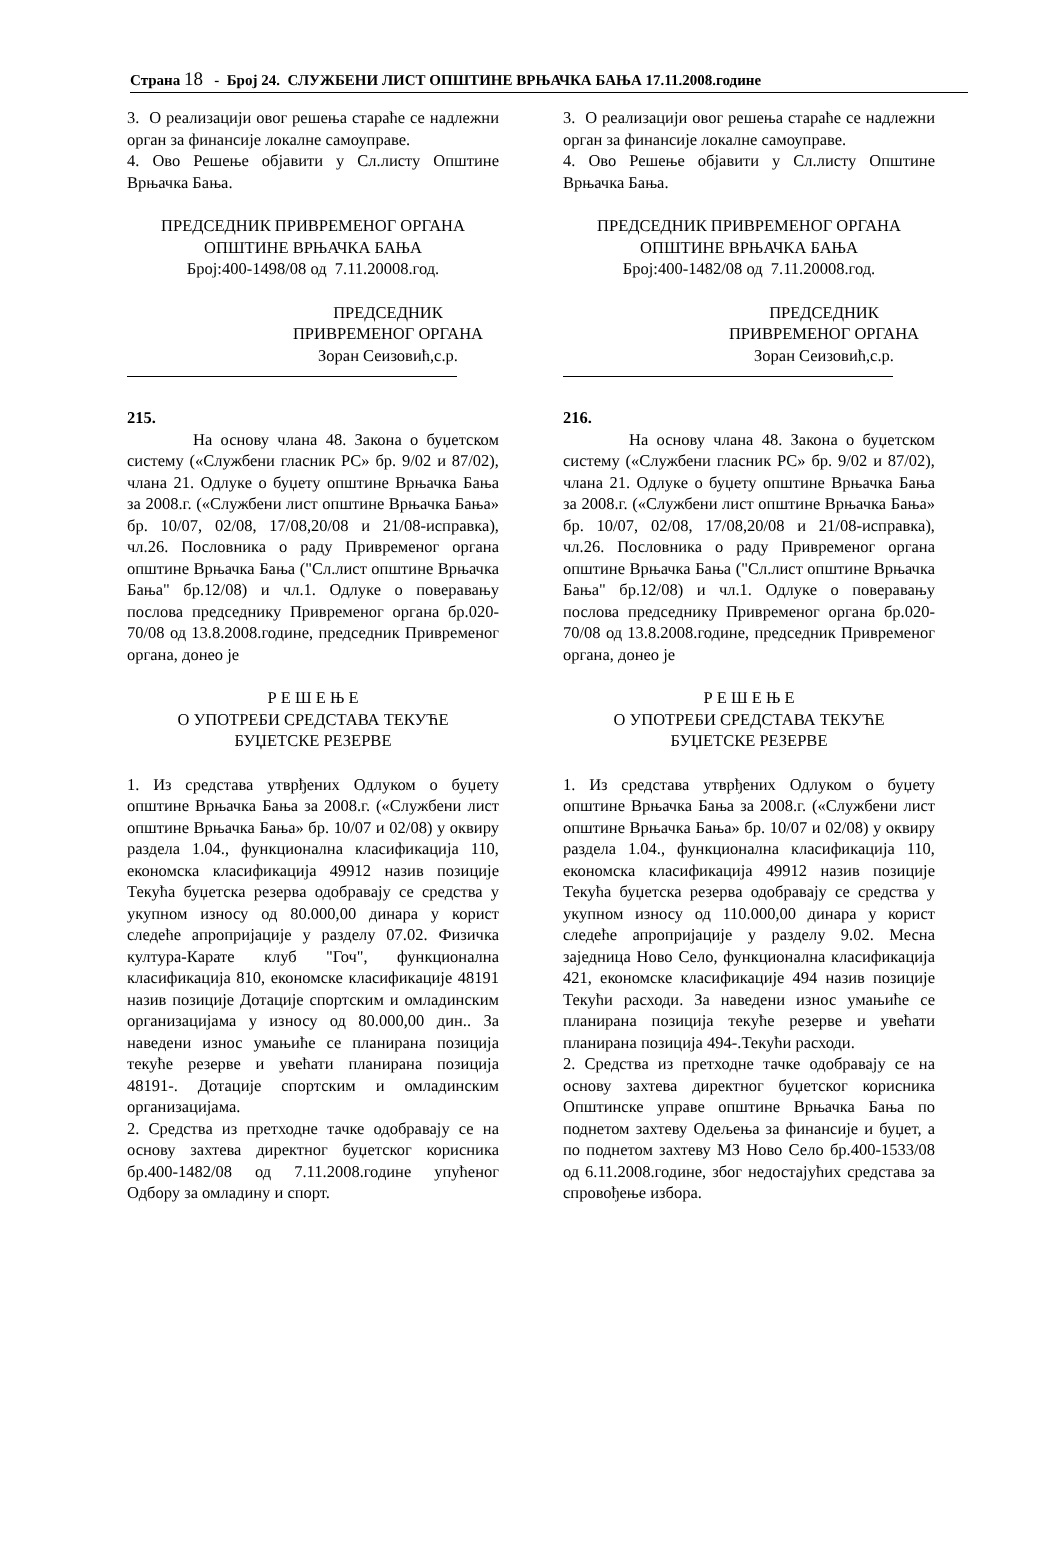Страна 18 - Број 24. СЛУЖБЕНИ ЛИСТ ОПШТИНЕ ВРЊАЧКА БАЊА 17.11.2008.године
3. О реализацији овог решења стараће се надлежни орган за финансије локалне самоуправе.
4. Ово Решење објавити у Сл.листу Општине Врњачка Бања.
ПРЕДСЕДНИК ПРИВРЕМЕНОГ ОРГАНА
ОПШТИНЕ ВРЊАЧКА БАЊА
Број:400-1498/08 од 7.11.20008.год.
ПРЕДСЕДНИК
ПРИВРЕМЕНОГ ОРГАНА
Зоран Сеизовић,с.р.
215.
На основу члана 48. Закона о буџетском систему («Службени гласник РС» бр. 9/02 и 87/02), члана 21. Одлуке о буџету општине Врњачка Бања за 2008.г. («Службени лист општине Врњачка Бања» бр. 10/07, 02/08, 17/08,20/08 и 21/08-исправка), чл.26. Пословника о раду Привременог органа општине Врњачка Бања ("Сл.лист општине Врњачка Бања" бр.12/08) и чл.1. Одлуке о поверавању послова председнику Привременог органа бр.020-70/08 од 13.8.2008.године, председник Привременог органа, донео је
Р Е Ш Е Њ Е
О УПОТРЕБИ СРЕДСТАВА ТЕКУЋЕ
БУЏЕТСКЕ РЕЗЕРВЕ
1. Из средстава утврђених Одлуком о буџету општине Врњачка Бања за 2008.г. («Службени лист општине Врњачка Бања» бр. 10/07 и 02/08) у оквиру раздела 1.04., функционална класификација 110, економска класификација 49912 назив позиције Текућа буџетска резерва одобравају се средства у укупном износу од 80.000,00 динара у корист следеће апропријације у разделу 07.02. Физичка култура-Карате клуб "Гоч", функционална класификација 810, економске класификације 48191 назив позиције Дотације спортским и омладинским организацијама у износу од 80.000,00 дин.. За наведени износ умањиће се планирана позиција текуће резерве и увећати планирана позиција 48191-. Дотације спортским и омладинским организацијама.
2. Средства из претходне тачке одобравају се на основу захтева директног буџетског корисника бр.400-1482/08 од 7.11.2008.године упућеног Одбору за омладину и спорт.
3. О реализацији овог решења стараће се надлежни орган за финансије локалне самоуправе.
4. Ово Решење објавити у Сл.листу Општине Врњачка Бања.
ПРЕДСЕДНИК ПРИВРЕМЕНОГ ОРГАНА
ОПШТИНЕ ВРЊАЧКА БАЊА
Број:400-1482/08 од 7.11.20008.год.
ПРЕДСЕДНИК
ПРИВРЕМЕНОГ ОРГАНА
Зоран Сеизовић,с.р.
216.
На основу члана 48. Закона о буџетском систему («Службени гласник РС» бр. 9/02 и 87/02), члана 21. Одлуке о буџету општине Врњачка Бања за 2008.г. («Службени лист општине Врњачка Бања» бр. 10/07, 02/08, 17/08,20/08 и 21/08-исправка), чл.26. Пословника о раду Привременог органа општине Врњачка Бања ("Сл.лист општине Врњачка Бања" бр.12/08) и чл.1. Одлуке о поверавању послова председнику Привременог органа бр.020-70/08 од 13.8.2008.године, председник Привременог органа, донео је
Р Е Ш Е Њ Е
О УПОТРЕБИ СРЕДСТАВА ТЕКУЋЕ
БУЏЕТСКЕ РЕЗЕРВЕ
1. Из средстава утврђених Одлуком о буџету општине Врњачка Бања за 2008.г. («Службени лист општине Врњачка Бања» бр. 10/07 и 02/08) у оквиру раздела 1.04., функционална класификација 110, економска класификација 49912 назив позиције Текућа буџетска резерва одобравају се средства у укупном износу од 110.000,00 динара у корист следеће апропријације у разделу 9.02. Месна заједница Ново Село, функционална класификација 421, економске класификације 494 назив позиције Текући расходи. За наведени износ умањиће се планирана позиција текуће резерве и увећати планирана позиција 494-.Текући расходи.
2. Средства из претходне тачке одобравају се на основу захтева директног буџетског корисника Општинске управе општине Врњачка Бања по поднетом захтеву Одељења за финансије и буџет, а по поднетом захтеву МЗ Ново Село бр.400-1533/08 од 6.11.2008.године, због недостајућих средстава за спровођење избора.